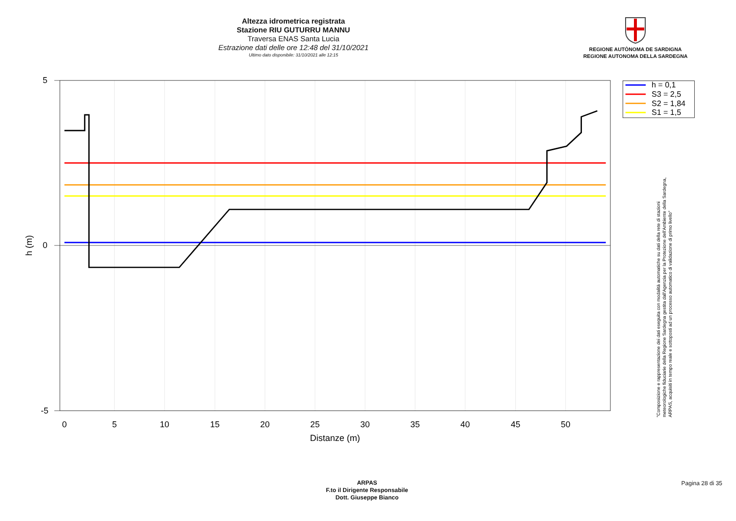Altezza idrometrica registrata
Stazione RIU GUTURRU MANNU
Traversa ENAS Santa Lucia
Estrazione dati delle ore 12:48 del 31/10/2021
Ultimo dato disponibile: 31/10/2021 alle 12:15
REGIONE AUTÒNOMA DE SARDIGNA
REGIONE AUTONOMA DELLA SARDEGNA
5
0
-5
0
5
10
15
20
25
30
35
40
45
50
Distanze (m)
h (m)
h = 0,1
S3 = 2,5
S2 = 1,84
S1 = 1,5
"Composizione e rappresentazione dei dati eseguita con modalità automatiche su dati della rete di stazioni
meteorologiche fiduciarie della Regione Sardegna gestita dall'Agenzia per la Protezione dell'Ambiente della Sardegna,
ARPAS, acquisiti in tempo reale e sottoposti ad un processo automatico di validazione di primo livello"
ARPAS
F.to il Dirigente Responsabile
Dott. Giuseppe Bianco
Pagina 28 di 35